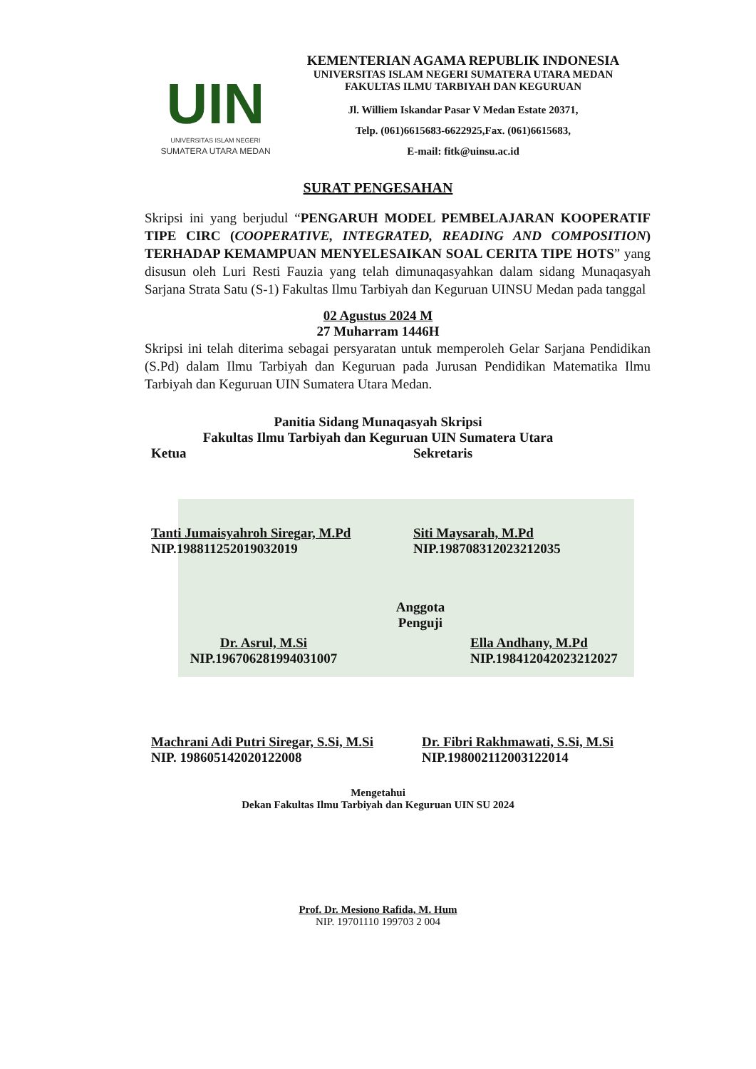UIN
UNIVERSITAS ISLAM NEGERI
SUMATERA UTARA MEDAN
KEMENTERIAN AGAMA REPUBLIK INDONESIA
UNIVERSITAS ISLAM NEGERI SUMATERA UTARA MEDAN
FAKULTAS ILMU TARBIYAH DAN KEGURUAN
Jl. Williem Iskandar Pasar V Medan Estate 20371,
Telp. (061)6615683-6622925,Fax. (061)6615683,
E-mail: fitk@uinsu.ac.id
SURAT PENGESAHAN
Skripsi ini yang berjudul “PENGARUH MODEL PEMBELAJARAN KOOPERATIF TIPE CIRC (COOPERATIVE, INTEGRATED, READING AND COMPOSITION) TERHADAP KEMAMPUAN MENYELESAIKAN SOAL CERITA TIPE HOTS” yang disusun oleh Luri Resti Fauzia yang telah dimunaqasyahkan dalam sidang Munaqasyah Sarjana Strata Satu (S-1) Fakultas Ilmu Tarbiyah dan Keguruan UINSU Medan pada tanggal
02 Agustus 2024 M
27 Muharram 1446H
Skripsi ini telah diterima sebagai persyaratan untuk memperoleh Gelar Sarjana Pendidikan (S.Pd) dalam Ilmu Tarbiyah dan Keguruan pada Jurusan Pendidikan Matematika Ilmu Tarbiyah dan Keguruan UIN Sumatera Utara Medan.
Panitia Sidang Munaqasyah Skripsi
Fakultas Ilmu Tarbiyah dan Keguruan UIN Sumatera Utara
Ketua Sekretaris
Tanti Jumaisyahroh Siregar, M.Pd
NIP.198811252019032019
Siti Maysarah, M.Pd
NIP.198708312023212035
Dr. Asrul, M.Si
NIP.196706281994031007
Anggota
Penguji
Ella Andhany, M.Pd
NIP.198412042023212027
Machrani Adi Putri Siregar, S.Si, M.Si
NIP. 198605142020122008
Dr. Fibri Rakhmawati, S.Si, M.Si
NIP.198002112003122014
Mengetahui
Dekan Fakultas Ilmu Tarbiyah dan Keguruan UIN SU 2024
Prof. Dr. Mesiono Rafida, M. Hum
NIP. 19701110 199703 2 004